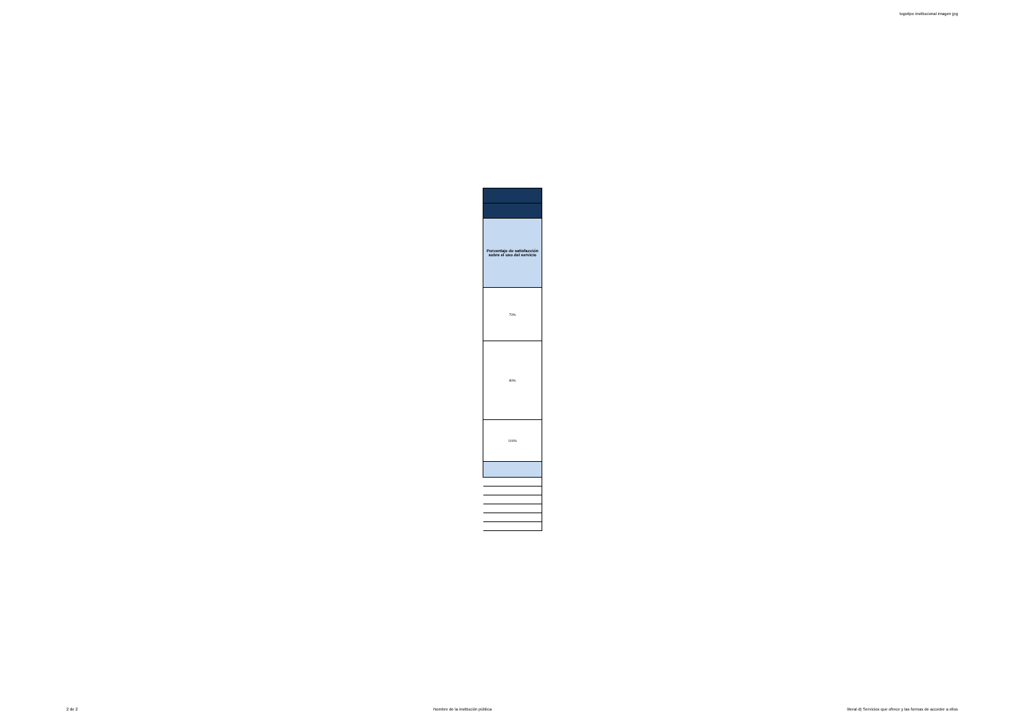logotipo institucional imagen jpg
| Porcentaje de satisfacción sobre el uso del servicio |
| 70% |
| 80% |
| 100% |
2 de 2 Nombre de la institución pública literal d) Servicios que ofrece y las formas de acceder a ellos